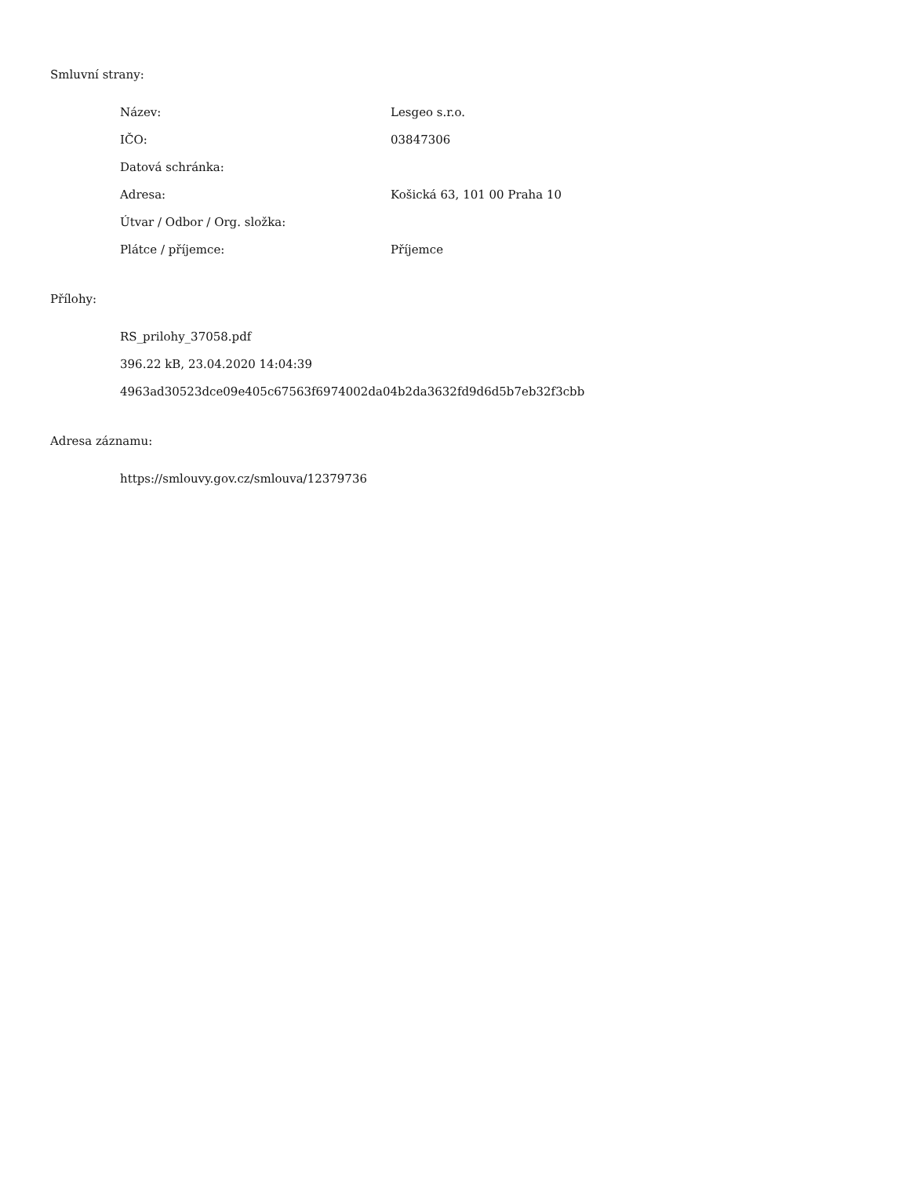Smluvní strany:
| Název: | Lesgeo s.r.o. |
| IČO: | 03847306 |
| Datová schránka: | |
| Adresa: | Košická 63, 101 00 Praha 10 |
| Útvar / Odbor / Org. složka: | |
| Plátce / příjemce: | Příjemce |
Přílohy:
RS_prilohy_37058.pdf
396.22 kB, 23.04.2020 14:04:39
4963ad30523dce09e405c67563f6974002da04b2da3632fd9d6d5b7eb32f3cbb
Adresa záznamu:
https://smlouvy.gov.cz/smlouva/12379736